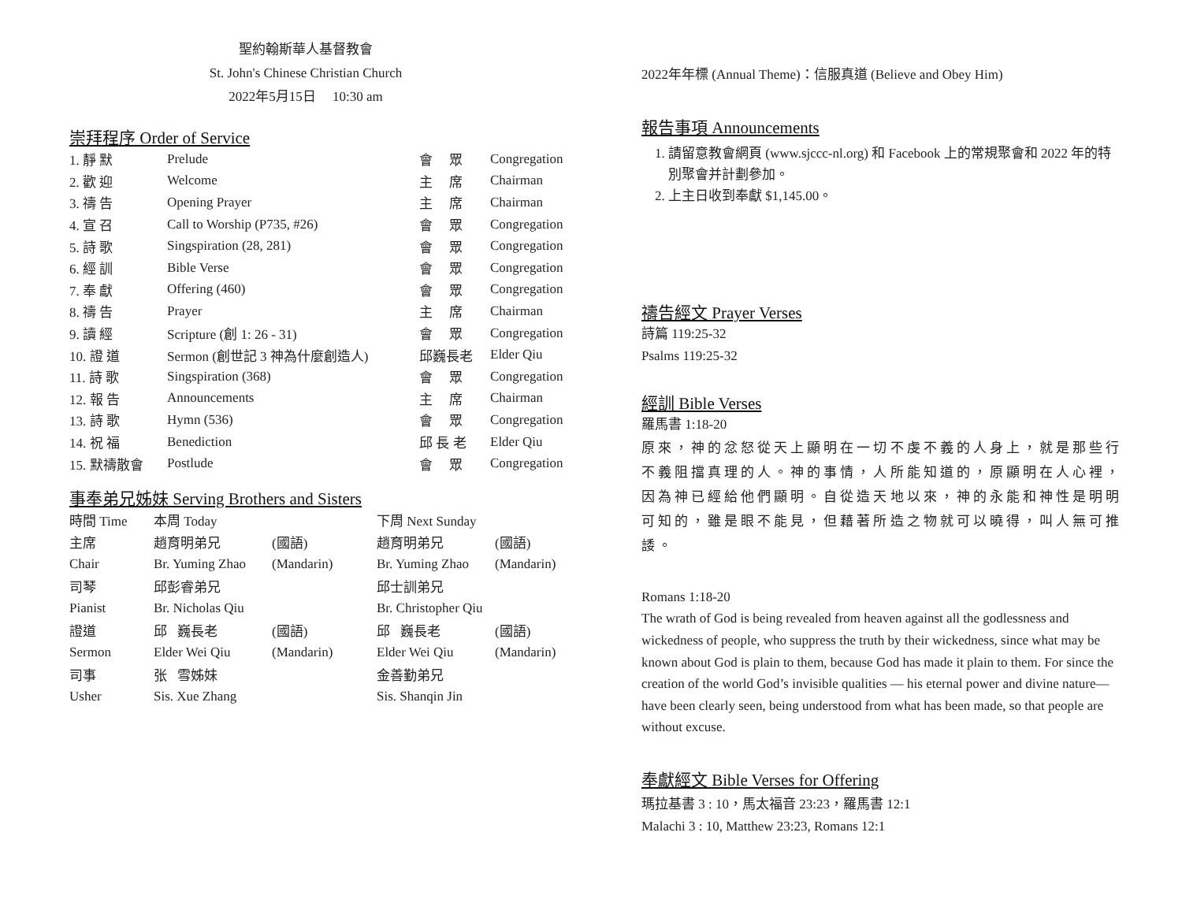聖約翰斯華人基督教會
St. John's Chinese Christian Church
2022年5月15日 10:30 am
崇拜程序 Order of Service
| 1. 靜 默 | Prelude | 會 眾 | Congregation |
| 2. 歡 迎 | Welcome | 主 席 | Chairman |
| 3. 禱 告 | Opening Prayer | 主 席 | Chairman |
| 4. 宣 召 | Call to Worship (P735, #26) | 會 眾 | Congregation |
| 5. 詩 歌 | Singspiration (28, 281) | 會 眾 | Congregation |
| 6. 經 訓 | Bible Verse | 會 眾 | Congregation |
| 7. 奉 獻 | Offering (460) | 會 眾 | Congregation |
| 8. 禱 告 | Prayer | 主 席 | Chairman |
| 9. 讀 經 | Scripture (創 1: 26 - 31) | 會 眾 | Congregation |
| 10. 證 道 | Sermon (創世記 3 神為什麼創造人) | 邱巍長老 | Elder Qiu |
| 11. 詩 歌 | Singspiration (368) | 會 眾 | Congregation |
| 12. 報 告 | Announcements | 主 席 | Chairman |
| 13. 詩 歌 | Hymn (536) | 會 眾 | Congregation |
| 14. 祝 福 | Benediction | 邱 長 老 | Elder Qiu |
| 15. 默禱散會 | Postlude | 會 眾 | Congregation |
事奉弟兄姊妹 Serving Brothers and Sisters
| 時間 Time | 本周 Today | | 下周 Next Sunday | |
| 主席 | 趙育明弟兄 | (國語) | 趙育明弟兄 | (國語) |
| Chair | Br. Yuming Zhao | (Mandarin) | Br. Yuming Zhao | (Mandarin) |
| 司琴 | 邱彭睿弟兄 | | 邱士訓弟兄 | |
| Pianist | Br. Nicholas Qiu | | Br. Christopher Qiu | |
| 證道 | 邱 巍長老 | (國語) | 邱 巍長老 | (國語) |
| Sermon | Elder Wei Qiu | (Mandarin) | Elder Wei Qiu | (Mandarin) |
| 司事 | 张 雪姊妹 | | 金善勤弟兄 | |
| Usher | Sis. Xue Zhang | | Sis. Shanqin Jin | |
2022年年標 (Annual Theme)：信服真道 (Believe and Obey Him)
報告事項 Announcements
1. 請留意教會網頁 (www.sjccc-nl.org) 和 Facebook 上的常規聚會和 2022 年的特別聚會并計劃參加。
2. 上主日收到奉獻 $1,145.00。
禱告經文 Prayer Verses
詩篇 119:25-32
Psalms 119:25-32
經訓 Bible Verses
羅馬書 1:18-20
原來，神的忿怒從天上顯明在一切不虔不義的人身上，就是那些行不義阻擋真理的人。神的事情，人所能知道的，原顯明在人心裡，因為神已經給他們顯明。自從造天地以來，神的永能和神性是明明可知的，雖是眼不能見，但藉著所造之物就可以曉得，叫人無可推諉。
Romans 1:18-20
The wrath of God is being revealed from heaven against all the godlessness and wickedness of people, who suppress the truth by their wickedness, since what may be known about God is plain to them, because God has made it plain to them. For since the creation of the world God’s invisible qualities — his eternal power and divine nature—have been clearly seen, being understood from what has been made, so that people are without excuse.
奉獻經文 Bible Verses for Offering
瑪拉基書 3 : 10，馬太福音 23:23，羅馬書 12:1
Malachi 3 : 10, Matthew 23:23, Romans 12:1